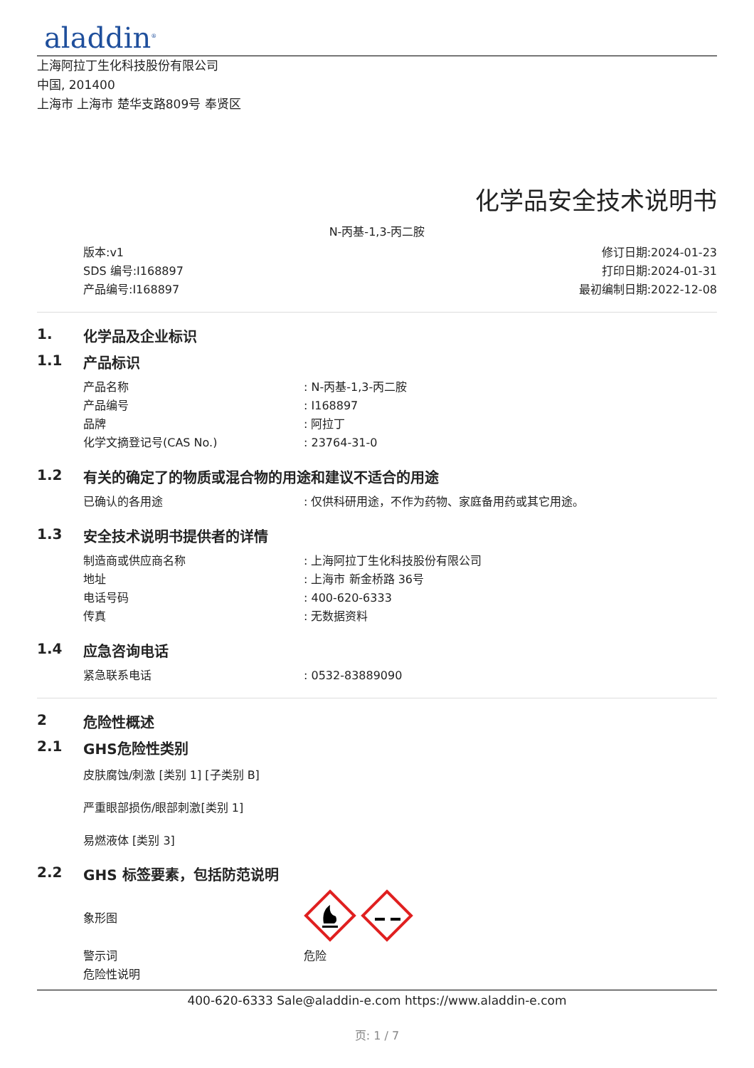aladdin<sup>®</sup>
上海阿拉丁生化科技股份有限公司
中国, 201400
上海市 上海市 楚华支路809号 奉贤区
化学品安全技术说明书
N-丙基-1,3-丙二胺
版本:v1
SDS 编号:I168897
产品编号:I168897
修订日期:2024-01-23
打印日期:2024-01-31
最初编制日期:2022-12-08
1. 化学品及企业标识
1.1 产品标识
产品名称: N-丙基-1,3-丙二胺
产品编号: I168897
品牌: 阿拉丁
化学文摘登记号(CAS No.): 23764-31-0
1.2 有关的确定了的物质或混合物的用途和建议不适合的用途
已确认的各用途: 仅供科研用途，不作为药物、家庭备用药或其它用途。
1.3 安全技术说明书提供者的详情
制造商或供应商名称: 上海阿拉丁生化科技股份有限公司
地址: 上海市 新金桥路 36号
电话号码: 400-620-6333
传真: 无数据资料
1.4 应急咨询电话
紧急联系电话: 0532-83889090
2 危险性概述
2.1 GHS危险性类别
皮肤腐蚀/刺激 [类别 1] [子类别 B]
严重眼部损伤/眼部刺激[类别 1]
易燃液体 [类别 3]
2.2 GHS 标签要素，包括防范说明
象形图
警示词 危险
危险性说明
400-620-6333 Sale@aladdin-e.com https://www.aladdin-e.com
页: 1 / 7